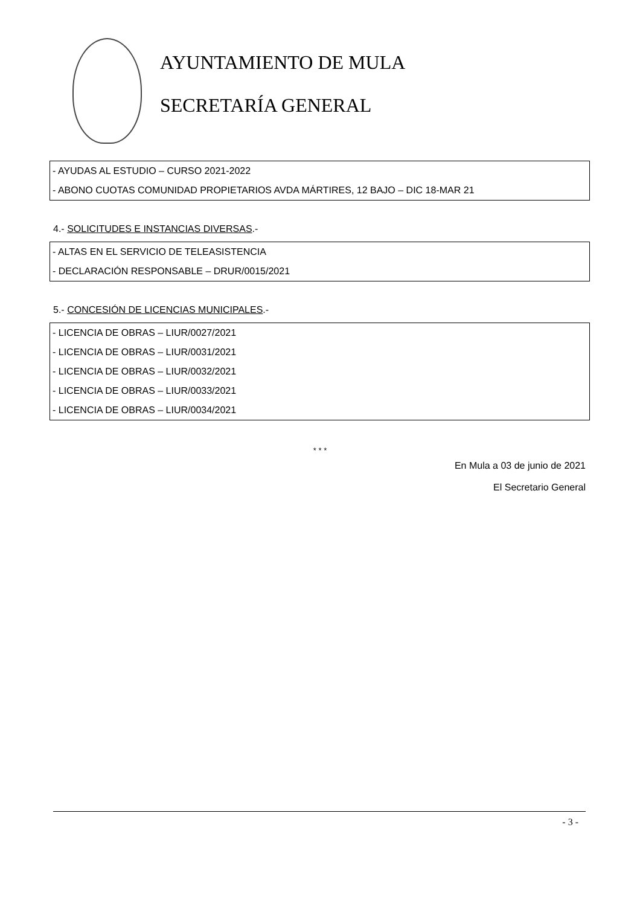AYUNTAMIENTO DE MULA
SECRETARÍA GENERAL
- AYUDAS AL ESTUDIO – CURSO 2021-2022
- ABONO CUOTAS COMUNIDAD PROPIETARIOS AVDA MÁRTIRES, 12 BAJO – DIC 18-MAR 21
4.- SOLICITUDES E INSTANCIAS DIVERSAS.-
- ALTAS EN EL SERVICIO DE TELEASISTENCIA
- DECLARACIÓN RESPONSABLE – DRUR/0015/2021
5.- CONCESIÓN DE LICENCIAS MUNICIPALES.-
- LICENCIA DE OBRAS – LIUR/0027/2021
- LICENCIA DE OBRAS – LIUR/0031/2021
- LICENCIA DE OBRAS – LIUR/0032/2021
- LICENCIA DE OBRAS – LIUR/0033/2021
- LICENCIA DE OBRAS – LIUR/0034/2021
* * *
En Mula a 03 de junio de 2021
El Secretario General
- 3 -